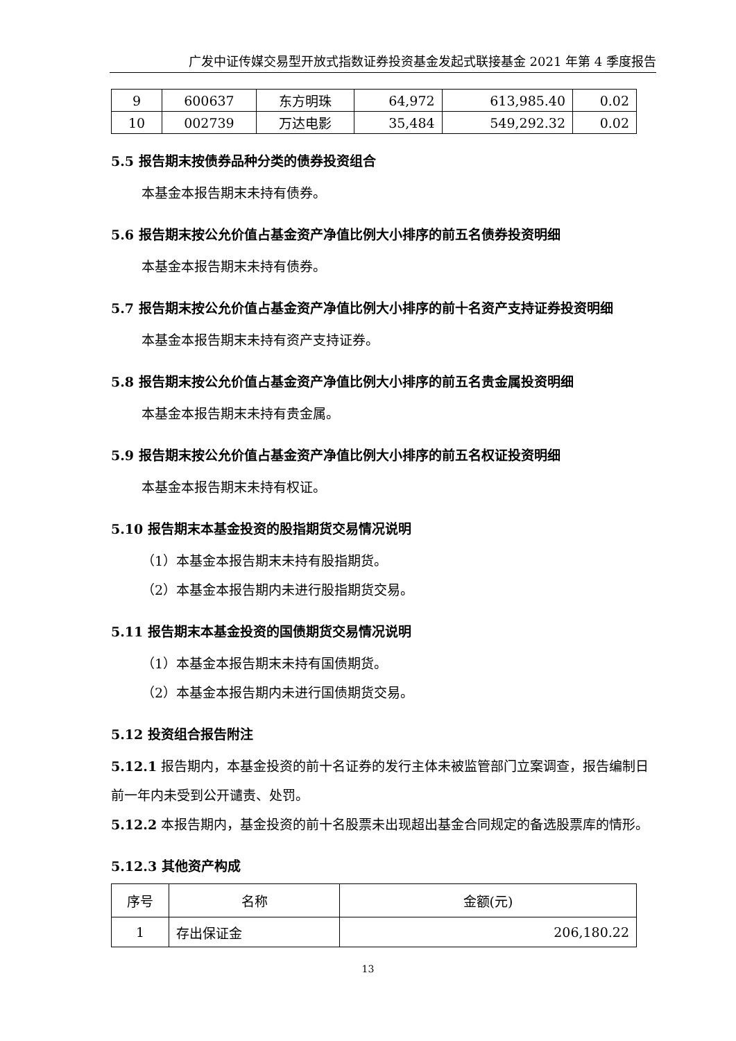广发中证传媒交易型开放式指数证券投资基金发起式联接基金 2021 年第 4 季度报告
| 9 | 600637 | 东方明珠 | 64,972 | 613,985.40 | 0.02 |
| 10 | 002739 | 万达电影 | 35,484 | 549,292.32 | 0.02 |
5.5 报告期末按债券品种分类的债券投资组合
本基金本报告期末未持有债券。
5.6 报告期末按公允价值占基金资产净值比例大小排序的前五名债券投资明细
本基金本报告期末未持有债券。
5.7 报告期末按公允价值占基金资产净值比例大小排序的前十名资产支持证券投资明细
本基金本报告期末未持有资产支持证券。
5.8 报告期末按公允价值占基金资产净值比例大小排序的前五名贵金属投资明细
本基金本报告期末未持有贵金属。
5.9 报告期末按公允价值占基金资产净值比例大小排序的前五名权证投资明细
本基金本报告期末未持有权证。
5.10 报告期末本基金投资的股指期货交易情况说明
（1）本基金本报告期末未持有股指期货。
（2）本基金本报告期内未进行股指期货交易。
5.11 报告期末本基金投资的国债期货交易情况说明
（1）本基金本报告期末未持有国债期货。
（2）本基金本报告期内未进行国债期货交易。
5.12 投资组合报告附注
5.12.1 报告期内，本基金投资的前十名证券的发行主体未被监管部门立案调查，报告编制日前一年内未受到公开谴责、处罚。
5.12.2 本报告期内，基金投资的前十名股票未出现超出基金合同规定的备选股票库的情形。
5.12.3 其他资产构成
| 序号 | 名称 | 金额(元) |
| 1 | 存出保证金 | 206,180.22 |
13